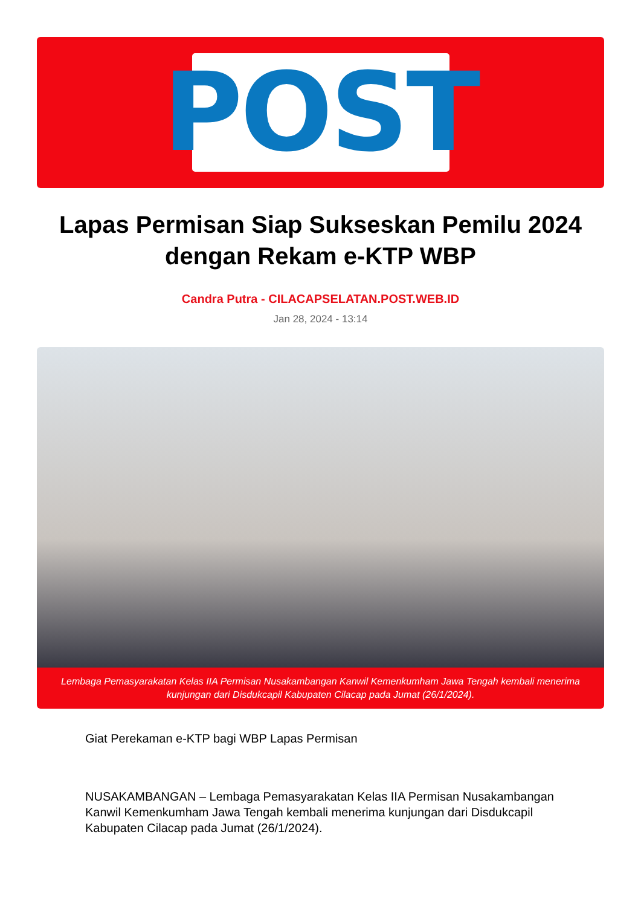POST
Lapas Permisan Siap Sukseskan Pemilu 2024 dengan Rekam e-KTP WBP
Candra Putra - CILACAPSELATAN.POST.WEB.ID
Jan 28, 2024 - 13:14
Lembaga Pemasyarakatan Kelas IIA Permisan Nusakambangan Kanwil Kemenkumham Jawa Tengah kembali menerima kunjungan dari Disdukcapil Kabupaten Cilacap pada Jumat (26/1/2024).
Giat Perekaman e-KTP bagi WBP Lapas Permisan
NUSAKAMBANGAN – Lembaga Pemasyarakatan Kelas IIA Permisan Nusakambangan Kanwil Kemenkumham Jawa Tengah kembali menerima kunjungan dari Disdukcapil Kabupaten Cilacap pada Jumat (26/1/2024).